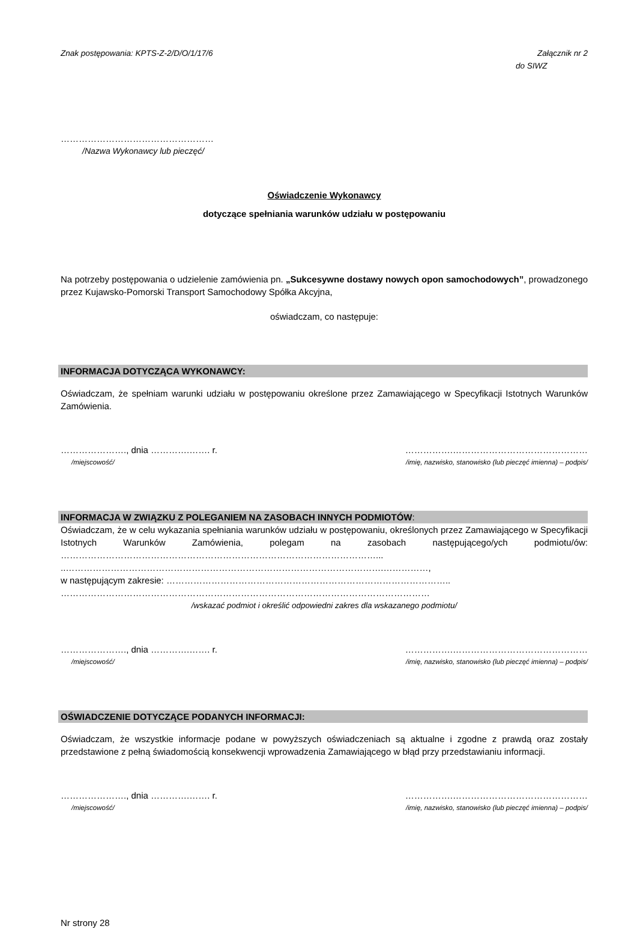Znak postępowania: KPTS-Z-2/D/O/1/17/6
Załącznik nr 2
do SIWZ
……………………………………………
/Nazwa Wykonawcy lub pieczęć/
Oświadczenie Wykonawcy
dotyczące spełniania warunków udziału w postępowaniu
Na potrzeby postępowania o udzielenie zamówienia pn. „Sukcesywne dostawy nowych opon samochodowych”, prowadzonego przez Kujawsko-Pomorski Transport Samochodowy Spółka Akcyjna,
oświadczam, co następuje:
INFORMACJA DOTYCZĄCA WYKONAWCY:
Oświadczam, że spełniam warunki udziału w postępowaniu określone przez Zamawiającego w Specyfikacji Istotnych Warunków Zamówienia.
…………………., dnia ………….……. r. …………….………………………………………
/miejscowość/ /imię, nazwisko, stanowisko (lub pieczęć imienna) – podpis/
INFORMACJA W ZWIĄZKU Z POLEGANIEM NA ZASOBACH INNYCH PODMIOTÓW:
Oświadczam, że w celu wykazania spełniania warunków udziału w postępowaniu, określonych przez Zamawiającego w Specyfikacji Istotnych Warunków Zamówienia, polegam na zasobach następującego/ych podmiotu/ów: ……………………………………………………………………………………………...
..…………………………………………………………………………………………….……………,
w następującym zakresie: …………………………………………………………………………………..
……………………………………………………………………………………………………………
/wskazać podmiot i określić odpowiedni zakres dla wskazanego podmiotu/
…………………., dnia ………….……. r. …………….………………………………………
/miejscowość/ /imię, nazwisko, stanowisko (lub pieczęć imienna) – podpis/
OŚWIADCZENIE DOTYCZĄCE PODANYCH INFORMACJI:
Oświadczam, że wszystkie informacje podane w powyższych oświadczeniach są aktualne i zgodne z prawdą oraz zostały przedstawione z pełną świadomością konsekwencji wprowadzenia Zamawiającego w błąd przy przedstawianiu informacji.
…………………., dnia ………….……. r. …………….………………………………………
/miejscowość/ /imię, nazwisko, stanowisko (lub pieczęć imienna) – podpis/
Nr strony 28